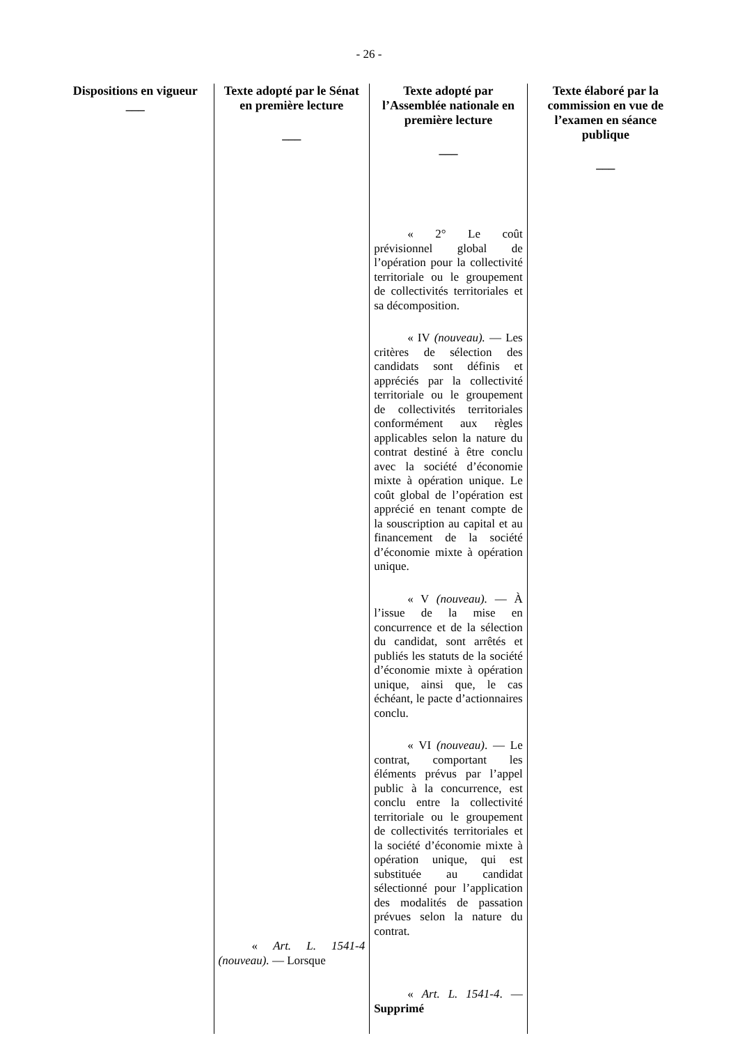- 26 -
| Dispositions en vigueur ___ | Texte adopté par le Sénat en première lecture ___ | Texte adopté par l’Assemblée nationale en première lecture ___ | Texte élaboré par la commission en vue de l’examen en séance publique ___ |
| --- | --- | --- | --- |
| | « Art. L. 1541-4 (nouveau). — Lorsque | « 2° Le coût prévisionnel global de l’opération pour la collectivité territoriale ou le groupement de collectivités territoriales et sa décomposition. « IV (nouveau). — Les critères de sélection des candidats sont définis et appréciés par la collectivité territoriale ou le groupement de collectivités territoriales conformément aux règles applicables selon la nature du contrat destiné à être conclu avec la société d’économie mixte à opération unique. Le coût global de l’opération est apprécié en tenant compte de la souscription au capital et au financement de la société d’économie mixte à opération unique. « V (nouveau). — À l’issue de la mise en concurrence et de la sélection du candidat, sont arrêtés et publiés les statuts de la société d’économie mixte à opération unique, ainsi que, le cas échéant, le pacte d’actionnaires conclu. « VI (nouveau) . — Le contrat, comportant les éléments prévus par l’appel public à la concurrence, est conclu entre la collectivité territoriale ou le groupement de collectivités territoriales et la société d’économie mixte à opération unique, qui est substituée au candidat sélectionné pour l’application des modalités de passation prévues selon la nature du contrat. « Art. L. 1541-4 . — Supprimé | |